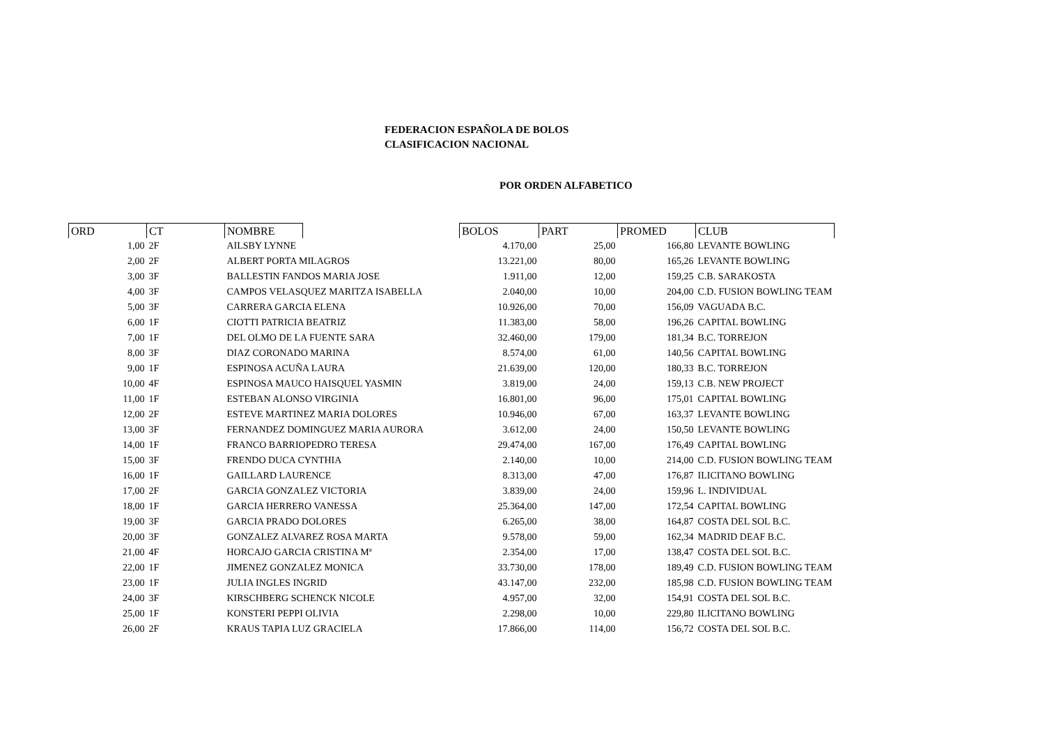FEDERACION ESPAÑOLA DE BOLOS
CLASIFICACION NACIONAL
POR ORDEN ALFABETICO
| ORD | CT | NOMBRE | | BOLOS | PART | PROMED | CLUB |
| --- | --- | --- | --- | --- | --- | --- | --- |
| 1,00 | 2F | AILSBY LYNNE | | 4.170,00 | 25,00 | 166,80 | LEVANTE BOWLING |
| 2,00 | 2F | ALBERT PORTA MILAGROS | | 13.221,00 | 80,00 | 165,26 | LEVANTE BOWLING |
| 3,00 | 3F | BALLESTIN FANDOS MARIA JOSE | | 1.911,00 | 12,00 | 159,25 | C.B. SARAKOSTA |
| 4,00 | 3F | CAMPOS VELASQUEZ MARITZA ISABELLA | | 2.040,00 | 10,00 | 204,00 | C.D. FUSION BOWLING TEAM |
| 5,00 | 3F | CARRERA GARCIA ELENA | | 10.926,00 | 70,00 | 156,09 | VAGUADA B.C. |
| 6,00 | 1F | CIOTTI PATRICIA BEATRIZ | | 11.383,00 | 58,00 | 196,26 | CAPITAL BOWLING |
| 7,00 | 1F | DEL OLMO DE LA FUENTE SARA | | 32.460,00 | 179,00 | 181,34 | B.C. TORREJON |
| 8,00 | 3F | DIAZ CORONADO MARINA | | 8.574,00 | 61,00 | 140,56 | CAPITAL BOWLING |
| 9,00 | 1F | ESPINOSA ACUÑA LAURA | | 21.639,00 | 120,00 | 180,33 | B.C. TORREJON |
| 10,00 | 4F | ESPINOSA MAUCO HAISQUEL YASMIN | | 3.819,00 | 24,00 | 159,13 | C.B. NEW PROJECT |
| 11,00 | 1F | ESTEBAN ALONSO VIRGINIA | | 16.801,00 | 96,00 | 175,01 | CAPITAL BOWLING |
| 12,00 | 2F | ESTEVE MARTINEZ MARIA DOLORES | | 10.946,00 | 67,00 | 163,37 | LEVANTE BOWLING |
| 13,00 | 3F | FERNANDEZ DOMINGUEZ MARIA AURORA | | 3.612,00 | 24,00 | 150,50 | LEVANTE BOWLING |
| 14,00 | 1F | FRANCO BARRIOPEDRO TERESA | | 29.474,00 | 167,00 | 176,49 | CAPITAL BOWLING |
| 15,00 | 3F | FRENDO DUCA CYNTHIA | | 2.140,00 | 10,00 | 214,00 | C.D. FUSION BOWLING TEAM |
| 16,00 | 1F | GAILLARD LAURENCE | | 8.313,00 | 47,00 | 176,87 | ILICITANO BOWLING |
| 17,00 | 2F | GARCIA GONZALEZ VICTORIA | | 3.839,00 | 24,00 | 159,96 | L. INDIVIDUAL |
| 18,00 | 1F | GARCIA HERRERO VANESSA | | 25.364,00 | 147,00 | 172,54 | CAPITAL BOWLING |
| 19,00 | 3F | GARCIA PRADO DOLORES | | 6.265,00 | 38,00 | 164,87 | COSTA DEL SOL B.C. |
| 20,00 | 3F | GONZALEZ ALVAREZ ROSA MARTA | | 9.578,00 | 59,00 | 162,34 | MADRID DEAF B.C. |
| 21,00 | 4F | HORCAJO GARCIA CRISTINA Mª | | 2.354,00 | 17,00 | 138,47 | COSTA DEL SOL B.C. |
| 22,00 | 1F | JIMENEZ GONZALEZ MONICA | | 33.730,00 | 178,00 | 189,49 | C.D. FUSION BOWLING TEAM |
| 23,00 | 1F | JULIA INGLES INGRID | | 43.147,00 | 232,00 | 185,98 | C.D. FUSION BOWLING TEAM |
| 24,00 | 3F | KIRSCHBERG SCHENCK NICOLE | | 4.957,00 | 32,00 | 154,91 | COSTA DEL SOL B.C. |
| 25,00 | 1F | KONSTERI PEPPI OLIVIA | | 2.298,00 | 10,00 | 229,80 | ILICITANO BOWLING |
| 26,00 | 2F | KRAUS TAPIA LUZ GRACIELA | | 17.866,00 | 114,00 | 156,72 | COSTA DEL SOL B.C. |